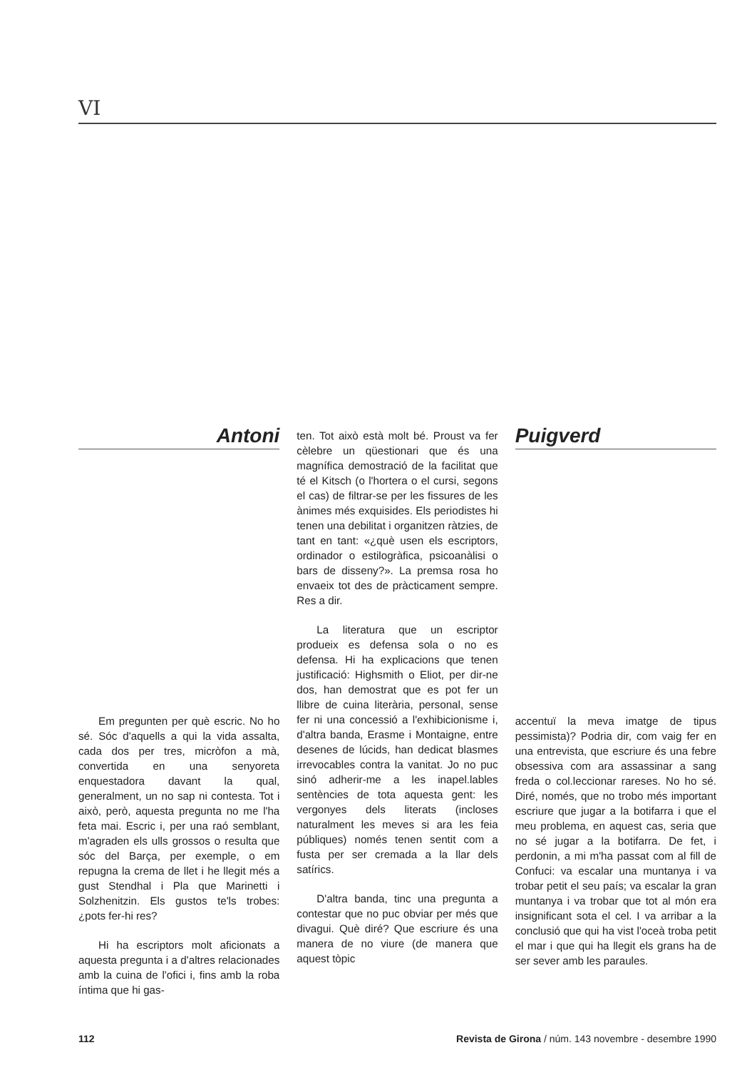VI
Antoni
Em pregunten per què escric. No ho sé. Sóc d'aquells a qui la vida assalta, cada dos per tres, micròfon a mà, convertida en una senyoreta enquestadora davant la qual, generalment, un no sap ni contesta. Tot i això, però, aquesta pregunta no me l'ha feta mai. Escric i, per una raó semblant, m'agraden els ulls grossos o resulta que sóc del Barça, per exemple, o em repugna la crema de llet i he llegit més a gust Stendhal i Pla que Marinetti i Solzhenitzin. Els gustos te'ls trobes: ¿pots fer-hi res?
Hi ha escriptors molt aficionats a aquesta pregunta i a d'altres relacionades amb la cuina de l'ofici i, fins amb la roba íntima que hi gas-
ten. Tot això està molt bé. Proust va fer cèlebre un qüestionari que és una magnífica demostració de la facilitat que té el Kitsch (o l'hortera o el cursi, segons el cas) de filtrar-se per les fissures de les ànimes més exquisides. Els periodistes hi tenen una debilitat i organitzen ràtzies, de tant en tant: «¿què usen els escriptors, ordinador o estilogràfica, psicoanàlisi o bars de disseny?». La premsa rosa ho envaeix tot des de pràcticament sempre. Res a dir.
La literatura que un escriptor produeix es defensa sola o no es defensa. Hi ha explicacions que tenen justificació: Highsmith o Eliot, per dir-ne dos, han demostrat que es pot fer un llibre de cuina literària, personal, sense fer ni una concessió a l'exhibicionisme i, d'altra banda, Erasme i Montaigne, entre desenes de lúcids, han dedicat blasmes irrevocables contra la vanitat. Jo no puc sinó adherir-me a les inapel.lables sentències de tota aquesta gent: les vergonyes dels literats (incloses naturalment les meves si ara les feia públiques) només tenen sentit com a fusta per ser cremada a la llar dels satírics.
D'altra banda, tinc una pregunta a contestar que no puc obviar per més que divagui. Què diré? Que escriure és una manera de no viure (de manera que aquest tòpic
Puigverd
accentuï la meva imatge de tipus pessimista)? Podria dir, com vaig fer en una entrevista, que escriure és una febre obsessiva com ara assassinar a sang freda o col.leccionar rareses. No ho sé. Diré, només, que no trobo més important escriure que jugar a la botifarra i que el meu problema, en aquest cas, seria que no sé jugar a la botifarra. De fet, i perdonin, a mi m'ha passat com al fill de Confuci: va escalar una muntanya i va trobar petit el seu país; va escalar la gran muntanya i va trobar que tot al món era insignificant sota el cel. I va arribar a la conclusió que qui ha vist l'oceà troba petit el mar i que qui ha llegit els grans ha de ser sever amb les paraules.
112 Revista de Girona / núm. 143 novembre - desembre 1990